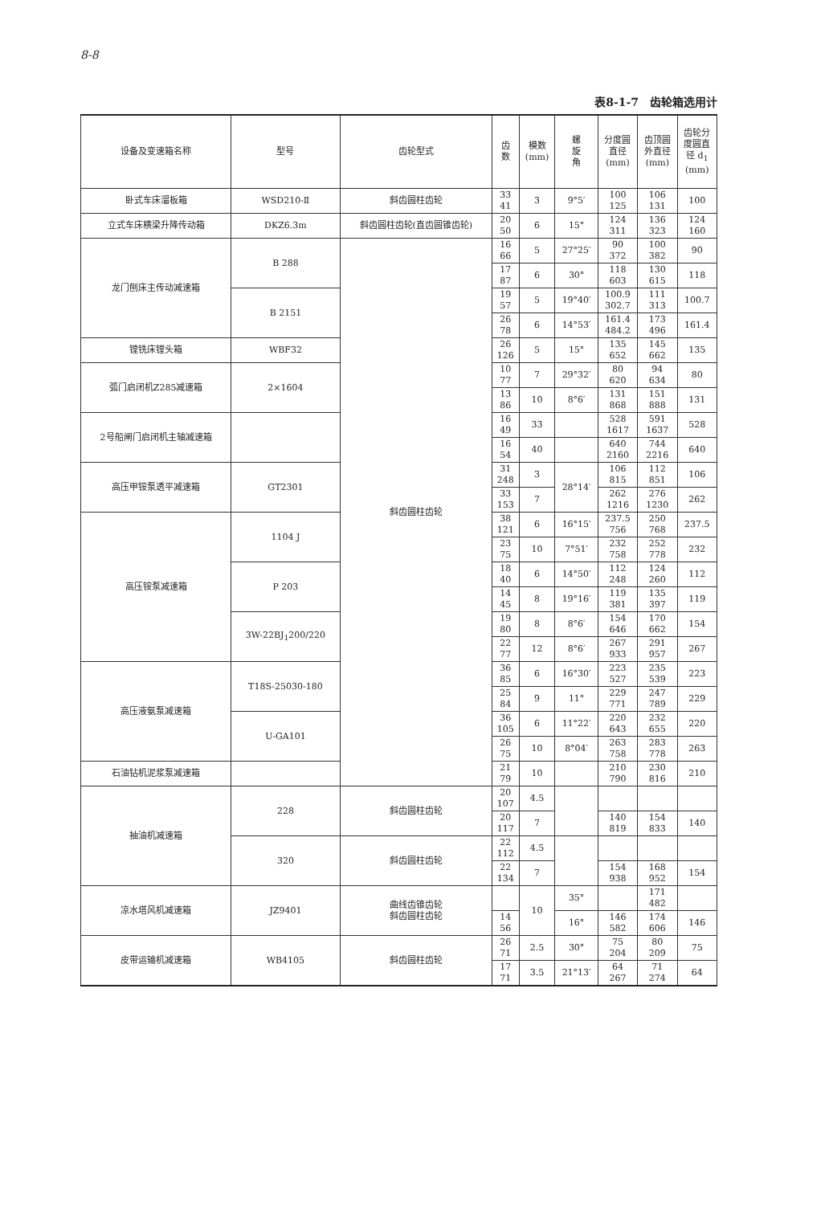8-8
表8-1-7　齿轮箱选用计
| 设备及变速箱名称 | 型号 | 齿轮型式 | 齿 数 | 模数 (mm) | 螺 旋 角 | 分度圆 直径 (mm) | 齿顶圆 外直径 (mm) | 齿轮分 度圆直 径 d<sub>1</sub> (mm) |
| --- | --- | --- | --- | --- | --- | --- | --- | --- |
| 卧式车床溜板箱 | WSD210-Ⅱ | 斜齿圆柱齿轮 | 33 41 | 3 | 9°5′ | 100 125 | 106 131 | 100 |
| 立式车床横梁升降传动箱 | DKZ6.3m | 斜齿圆柱齿轮(直齿圆锥齿轮) | 20 50 | 6 | 15° | 124 311 | 136 323 | 124 160 |
| 龙门刨床主传动减速箱 | B 288 | 斜齿圆柱齿轮 | 16 66 | 5 | 27°25′ | 90 372 | 100 382 | 90 |
| | | | 17 87 | 6 | 30° | 118 603 | 130 615 | 118 |
| | B 2151 | | 19 57 | 5 | 19°40′ | 100.9 302.7 | 111 313 | 100.7 |
| | | | 26 78 | 6 | 14°53′ | 161.4 484.2 | 173 496 | 161.4 |
| 镗铣床镗头箱 | WBF32 | | 26 126 | 5 | 15° | 135 652 | 145 662 | 135 |
| 弧门启闭机Z285减速箱 | 2×1604 | | 10 77 | 7 | 29°32′ | 80 620 | 94 634 | 80 |
| | | | 13 86 | 10 | 8°6′ | 131 868 | 151 888 | 131 |
| 2号船闸门启闭机主轴减速箱 | | | 16 49 | 33 | | 528 1617 | 591 1637 | 528 |
| | | | 16 54 | 40 | | 640 2160 | 744 2216 | 640 |
| 高压甲铵泵透平减速箱 | GT2301 | | 31 248 | 3 | 28°14′ | 106 815 | 112 851 | 106 |
| | | | 33 153 | 7 | | 262 1216 | 276 1230 | 262 |
| 高压铵泵减速箱 | 1104 J | | 38 121 | 6 | 16°15′ | 237.5 756 | 250 768 | 237.5 |
| | | | 23 75 | 10 | 7°51′ | 232 758 | 252 778 | 232 |
| | P 203 | | 18 40 | 6 | 14°50′ | 112 248 | 124 260 | 112 |
| | | | 14 45 | 8 | 19°16′ | 119 381 | 135 397 | 119 |
| | 3W-22BJ<sub>1</sub>200/220 | | 19 80 | 8 | 8°6′ | 154 646 | 170 662 | 154 |
| | | | 22 77 | 12 | 8°6′ | 267 933 | 291 957 | 267 |
| 高压液氨泵减速箱 | T18S-25030-180 | | 36 85 | 6 | 16°30′ | 223 527 | 235 539 | 223 |
| | | | 25 84 | 9 | 11° | 229 771 | 247 789 | 229 |
| | U-GA101 | | 36 105 | 6 | 11°22′ | 220 643 | 232 655 | 220 |
| | | | 26 75 | 10 | 8°04′ | 263 758 | 283 778 | 263 |
| 石油钻机泥浆泵减速箱 | | | 21 79 | 10 | | 210 790 | 230 816 | 210 |
| 抽油机减速箱 | 228 | 斜齿圆柱齿轮 | 20 107 | 4.5 | | | | |
| | | | 20 117 | 7 | | 140 819 | 154 833 | 140 |
| | 320 | 斜齿圆柱齿轮 | 22 112 | 4.5 | | | | |
| | | | 22 134 | 7 | | 154 938 | 168 952 | 154 |
| 凉水塔风机减速箱 | JZ9401 | 曲线齿锥齿轮 斜齿圆柱齿轮 | | 10 | 35° | | 171 482 | |
| | | | 14 56 | | 16° | 146 582 | 174 606 | 146 |
| 皮带运输机减速箱 | WB4105 | 斜齿圆柱齿轮 | 26 71 | 2.5 | 30° | 75 204 | 80 209 | 75 |
| | | | 17 71 | 3.5 | 21°13′ | 64 267 | 71 274 | 64 |